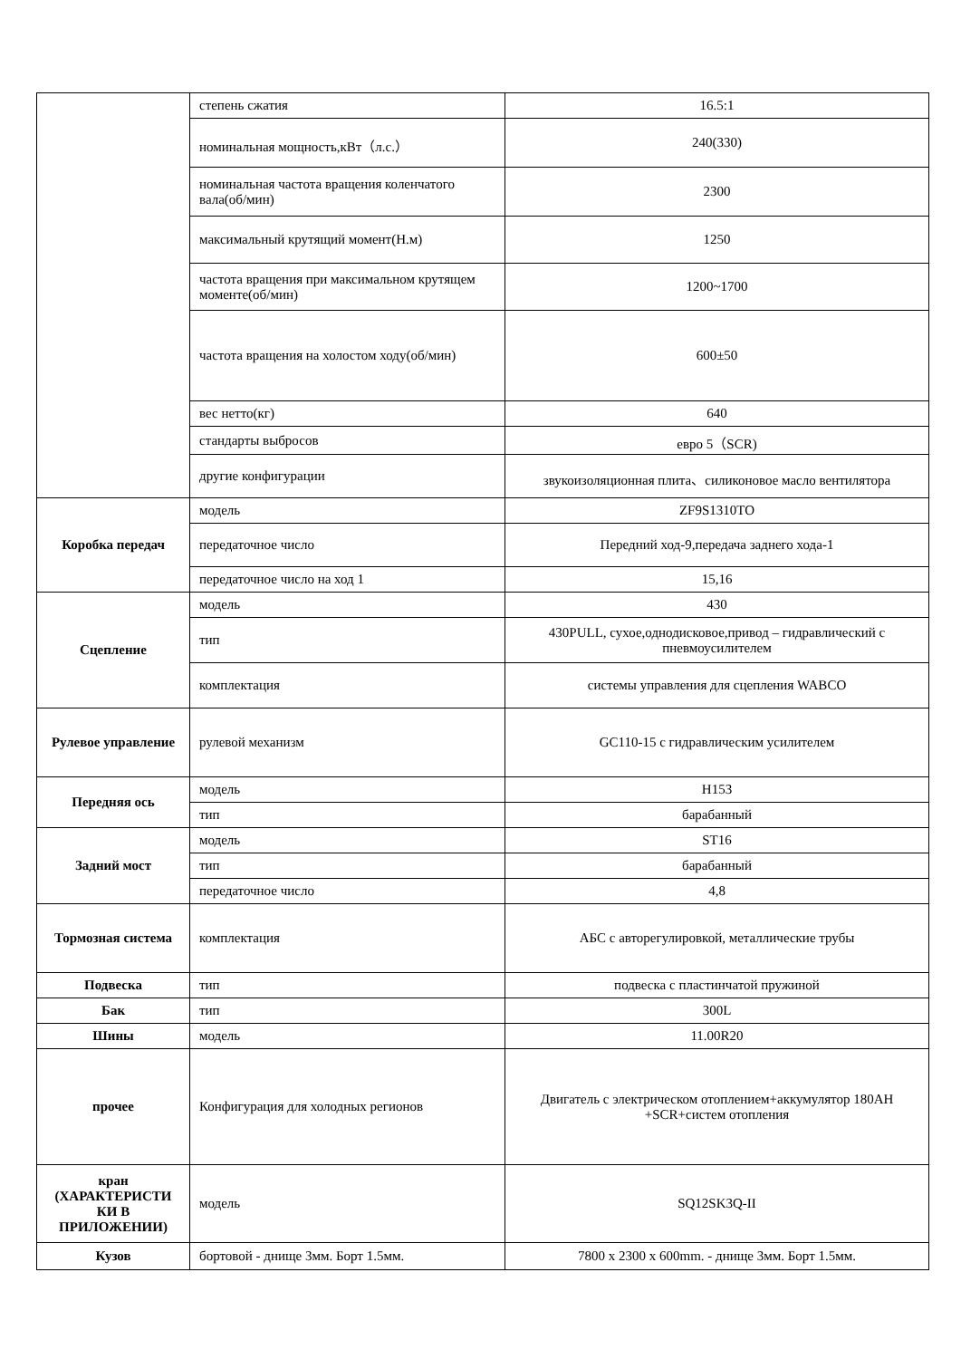| | степень сжатия | 16.5:1 |
| | номинальная мощность,кВт（л.с.） | 240(330) |
| | номинальная частота вращения коленчатого вала(об/мин) | 2300 |
| | максимальный крутящий момент(Н.м) | 1250 |
| | частота вращения при максимальном крутящем моменте(об/мин) | 1200~1700 |
| | частота вращения на холостом ходу(об/мин) | 600±50 |
| | вес нетто(кг) | 640 |
| | стандарты выбросов | евро 5（SCR) |
| | другие конфигурации | звукоизоляционная плита、силиконовое масло вентилятора |
| Коробка передач | модель | ZF9S1310TO |
| | передаточное число | Передний ход-9,передача заднего хода-1 |
| | передаточное число на ход 1 | 15,16 |
| Сцепление | модель | 430 |
| | тип | 430PULL, сухое,однодисковое,привод – гидравлический с пневмоусилителем |
| | комплектация | системы управления для сцепления WABCO |
| Рулевое управление | рулевой механизм | GC110-15 с гидравлическим усилителем |
| Передняя ось | модель | H153 |
| | тип | барабанный |
| Задний мост | модель | ST16 |
| | тип | барабанный |
| | передаточное число | 4,8 |
| Тормозная система | комплектация | АБС с авторегулировкой, металлические трубы |
| Подвеска | тип | подвеска с пластинчатой пружиной |
| Бак | тип | 300L |
| Шины | модель | 11.00R20 |
| прочее | Конфигурация для холодных регионов | Двигатель с электрическом отоплением+аккумулятор 180AH +SCR+систем отопления |
| кран (ХАРАКТЕРИСТИ КИ В ПРИЛОЖЕНИИ) | модель | SQ12SK3Q-II |
| Кузов | бортовой - днище 3мм. Борт 1.5мм. | 7800 x 2300 x 600mm. - днище 3мм. Борт 1.5мм. |